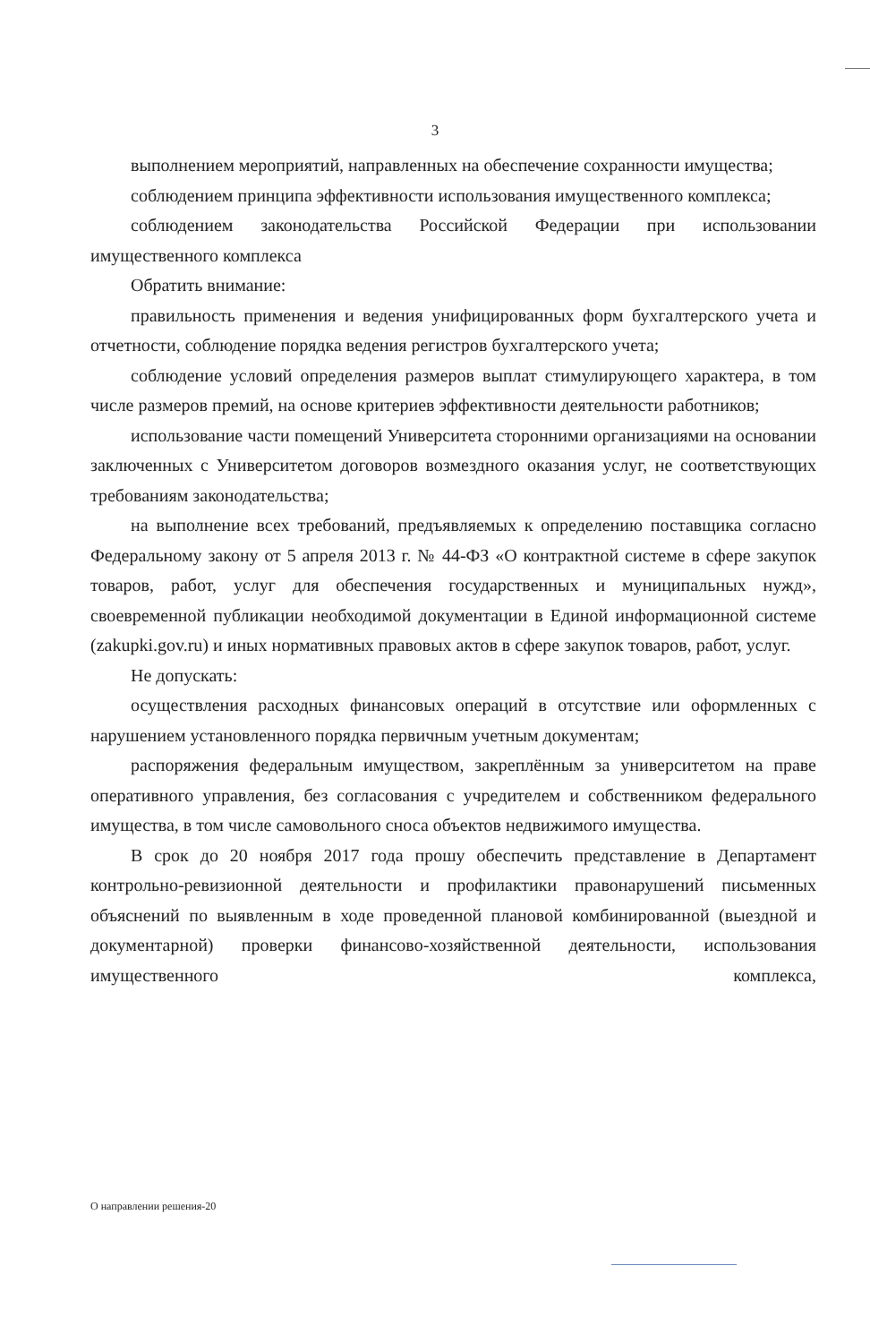3
выполнением мероприятий, направленных на обеспечение сохранности имущества;
соблюдением принципа эффективности использования имущественного комплекса;
соблюдением законодательства Российской Федерации при использовании имущественного комплекса
Обратить внимание:
правильность применения и ведения унифицированных форм бухгалтерского учета и отчетности, соблюдение порядка ведения регистров бухгалтерского учета;
соблюдение условий определения размеров выплат стимулирующего характера, в том числе размеров премий, на основе критериев эффективности деятельности работников;
использование части помещений Университета сторонними организациями на основании заключенных с Университетом договоров возмездного оказания услуг, не соответствующих требованиям законодательства;
на выполнение всех требований, предъявляемых к определению поставщика согласно Федеральному закону от 5 апреля 2013 г. № 44-ФЗ «О контрактной системе в сфере закупок товаров, работ, услуг для обеспечения государственных и муниципальных нужд», своевременной публикации необходимой документации в Единой информационной системе (zakupki.gov.ru) и иных нормативных правовых актов в сфере закупок товаров, работ, услуг.
Не допускать:
осуществления расходных финансовых операций в отсутствие или оформленных с нарушением установленного порядка первичным учетным документам;
распоряжения федеральным имуществом, закреплённым за университетом на праве оперативного управления, без согласования с учредителем и собственником федерального имущества, в том числе самовольного сноса объектов недвижимого имущества.
В срок до 20 ноября 2017 года прошу обеспечить представление в Департамент контрольно-ревизионной деятельности и профилактики правонарушений письменных объяснений по выявленным в ходе проведенной плановой комбинированной (выездной и документарной) проверки финансово-хозяйственной деятельности, использования имущественного комплекса,
О направлении решения-20